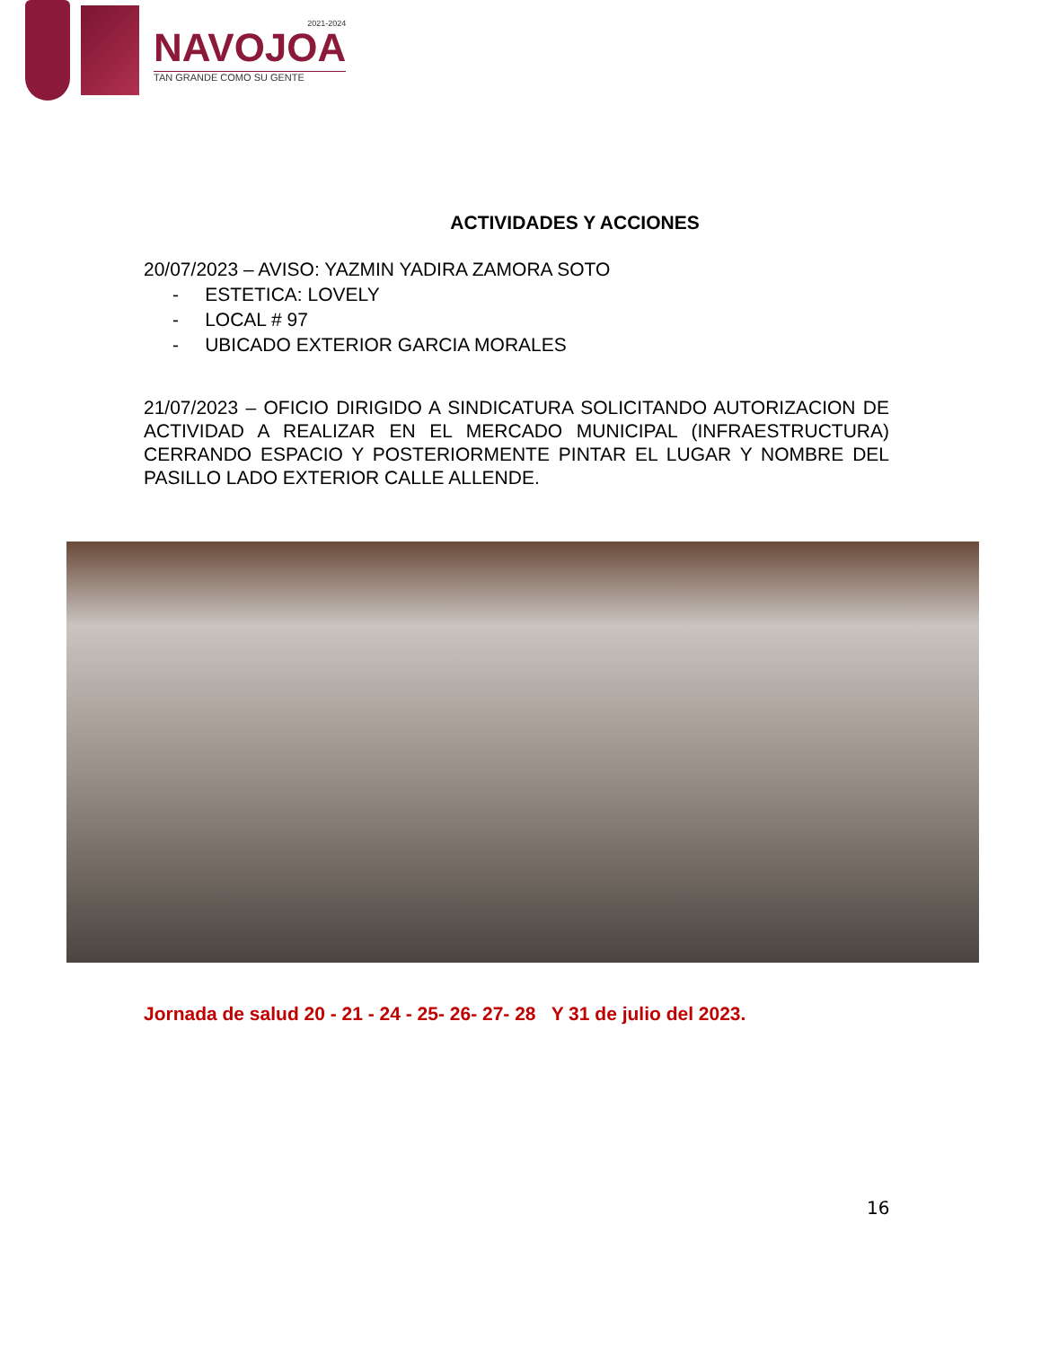2021-2024
NAVOJOA
TAN GRANDE COMO SU GENTE
ACTIVIDADES Y ACCIONES
20/07/2023 – AVISO: YAZMIN YADIRA ZAMORA SOTO
- ESTETICA: LOVELY
- LOCAL # 97
- UBICADO EXTERIOR GARCIA MORALES
21/07/2023 – OFICIO DIRIGIDO A SINDICATURA SOLICITANDO AUTORIZACION DE ACTIVIDAD A REALIZAR EN EL MERCADO MUNICIPAL (INFRAESTRUCTURA) CERRANDO ESPACIO Y POSTERIORMENTE PINTAR EL LUGAR Y NOMBRE DEL PASILLO LADO EXTERIOR CALLE ALLENDE.
Jornada de salud 20 - 21 - 24 - 25- 26- 27- 28 Y 31 de julio del 2023.
16